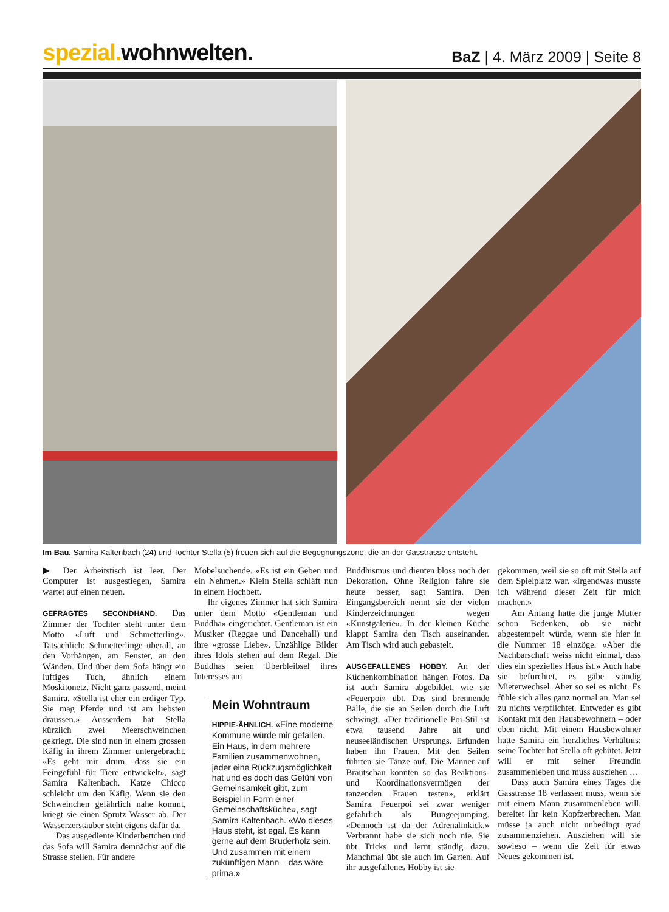spezial. wohnwelten.
BaZ | 4. März 2009 | Seite 8
Im Bau. Samira Kaltenbach (24) und Tochter Stella (5) freuen sich auf die Begegnungszone, die an der Gasstrasse entsteht.
▶ Der Arbeitstisch ist leer. Der Computer ist ausgestiegen, Samira wartet auf einen neuen.
GEFRAGTES SECONDHAND. Das Zimmer der Tochter steht unter dem Motto «Luft und Schmetterling». Tatsächlich: Schmetterlinge überall, an den Vorhängen, am Fenster, an den Wänden. Und über dem Sofa hängt ein luftiges Tuch, ähnlich einem Moskitonetz. Nicht ganz passend, meint Samira. «Stella ist eher ein erdiger Typ. Sie mag Pferde und ist am liebsten draussen.» Ausserdem hat Stella kürzlich zwei Meerschweinchen gekriegt. Die sind nun in einem grossen Käfig in ihrem Zimmer untergebracht. «Es geht mir drum, dass sie ein Feingefühl für Tiere entwickelt», sagt Samira Kaltenbach. Katze Chicco schleicht um den Käfig. Wenn sie den Schweinchen gefährlich nahe kommt, kriegt sie einen Sprutz Wasser ab. Der Wasserzerstäuber steht eigens dafür da.
Das ausgediente Kinderbettchen und das Sofa will Samira demnächst auf die Strasse stellen. Für andere
Möbelsuchende. «Es ist ein Geben und ein Nehmen.» Klein Stella schläft nun in einem Hochbett.
Ihr eigenes Zimmer hat sich Samira unter dem Motto «Gentleman und Buddha» eingerichtet. Gentleman ist ein Musiker (Reggae und Dancehall) und ihre «grosse Liebe». Unzählige Bilder ihres Idols stehen auf dem Regal. Die Buddhas seien Überbleibsel ihres Interesses am
Mein Wohntraum
HIPPIE-ÄHNLICH. «Eine moderne Kommune würde mir gefallen. Ein Haus, in dem mehrere Familien zusammenwohnen, jeder eine Rückzugsmöglichkeit hat und es doch das Gefühl von Gemeinsamkeit gibt, zum Beispiel in Form einer Gemeinschaftsküche», sagt Samira Kaltenbach. «Wo dieses Haus steht, ist egal. Es kann gerne auf dem Bruderholz sein. Und zusammen mit einem zukünftigen Mann – das wäre prima.»
Buddhismus und dienten bloss noch der Dekoration. Ohne Religion fahre sie heute besser, sagt Samira. Den Eingangsbereich nennt sie der vielen Kinderzeichnungen wegen «Kunstgalerie». In der kleinen Küche klappt Samira den Tisch auseinander. Am Tisch wird auch gebastelt.
AUSGEFALLENES HOBBY. An der Küchenkombination hängen Fotos. Da ist auch Samira abgebildet, wie sie «Feuerpoi» übt. Das sind brennende Bälle, die sie an Seilen durch die Luft schwingt. «Der traditionelle Poi-Stil ist etwa tausend Jahre alt und neuseeländischen Ursprungs. Erfunden haben ihn Frauen. Mit den Seilen führten sie Tänze auf. Die Männer auf Brautschau konnten so das Reaktions- und Koordinationsvermögen der tanzenden Frauen testen», erklärt Samira. Feuerpoi sei zwar weniger gefährlich als Bungeejumping. «Dennoch ist da der Adrenalinkick.» Verbrannt habe sie sich noch nie. Sie übt Tricks und lernt ständig dazu. Manchmal übt sie auch im Garten. Auf ihr ausgefallenes Hobby ist sie
gekommen, weil sie so oft mit Stella auf dem Spielplatz war. «Irgendwas musste ich während dieser Zeit für mich machen.»
Am Anfang hatte die junge Mutter schon Bedenken, ob sie nicht abgestempelt würde, wenn sie hier in die Nummer 18 einzöge. «Aber die Nachbarschaft weiss nicht einmal, dass dies ein spezielles Haus ist.» Auch habe sie befürchtet, es gäbe ständig Mieterwechsel. Aber so sei es nicht. Es fühle sich alles ganz normal an. Man sei zu nichts verpflichtet. Entweder es gibt Kontakt mit den Hausbewohnern – oder eben nicht. Mit einem Hausbewohner hatte Samira ein herzliches Verhältnis; seine Tochter hat Stella oft gehütet. Jetzt will er mit seiner Freundin zusammenleben und muss ausziehen …
Dass auch Samira eines Tages die Gasstrasse 18 verlassen muss, wenn sie mit einem Mann zusammenleben will, bereitet ihr kein Kopfzerbrechen. Man müsse ja auch nicht unbedingt grad zusammenziehen. Ausziehen will sie sowieso – wenn die Zeit für etwas Neues gekommen ist.